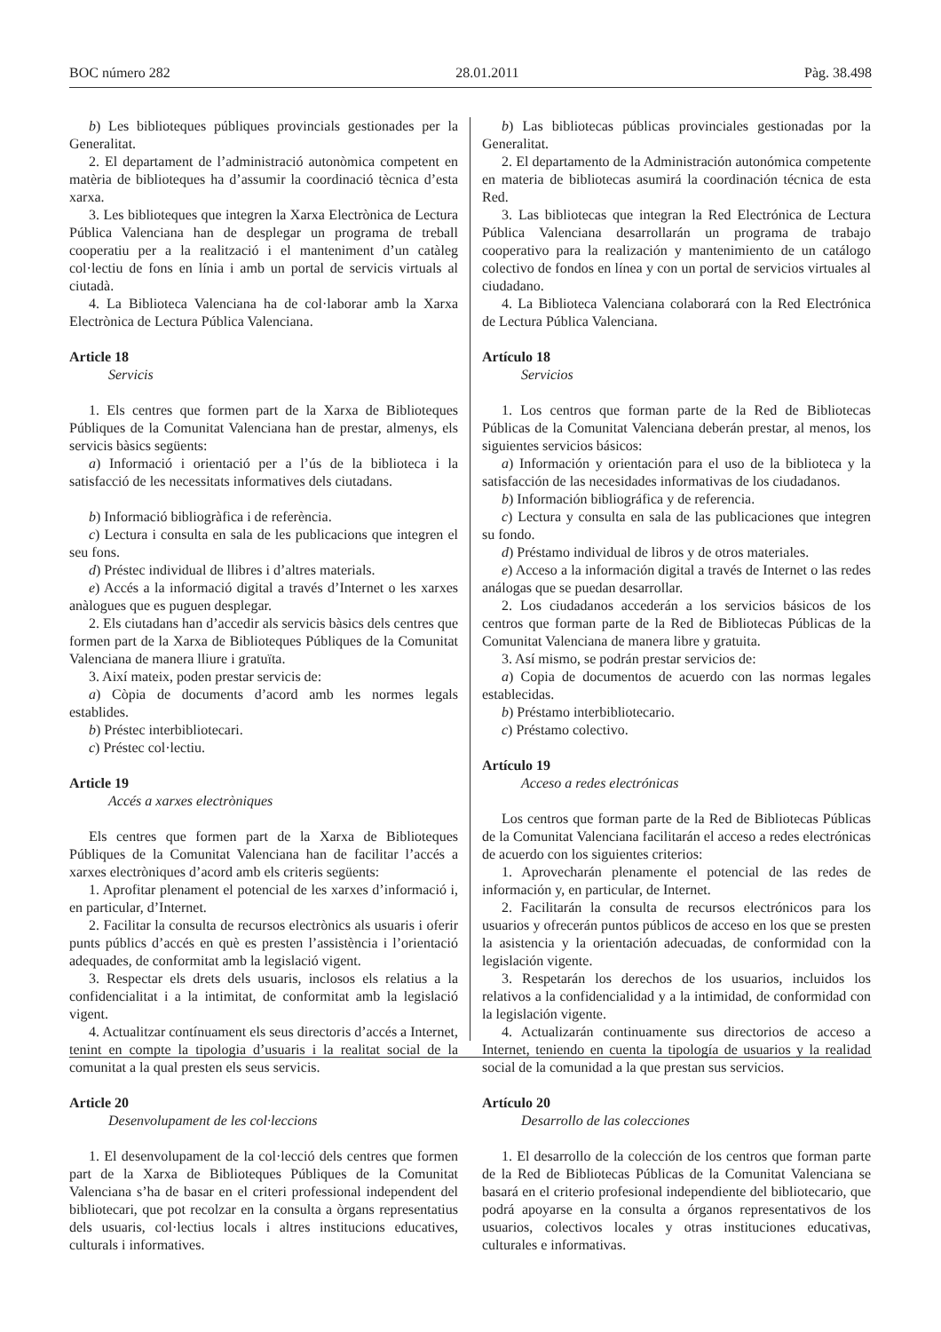BOC número 282 28.01.2011 Pàg. 38.498
b) Les biblioteques públiques provincials gestionades per la Generalitat.
2. El departament de l’administració autonòmica competent en matèria de biblioteques ha d’assumir la coordinació tècnica d’esta xarxa.
3. Les biblioteques que integren la Xarxa Electrònica de Lectura Pública Valenciana han de desplegar un programa de treball cooperatiu per a la realització i el manteniment d’un catàleg col·lectiu de fons en línia i amb un portal de servicis virtuals al ciutadà.
4. La Biblioteca Valenciana ha de col·laborar amb la Xarxa Electrònica de Lectura Pública Valenciana.
Article 18
Servicis
1. Els centres que formen part de la Xarxa de Biblioteques Públiques de la Comunitat Valenciana han de prestar, almenys, els servicis bàsics següents:
a) Informació i orientació per a l’ús de la biblioteca i la satisfacció de les necessitats informatives dels ciutadans.
b) Informació bibliogràfica i de referència.
c) Lectura i consulta en sala de les publicacions que integren el seu fons.
d) Préstec individual de llibres i d’altres materials.
e) Accés a la informació digital a través d’Internet o les xarxes anàlogues que es puguen desplegar.
2. Els ciutadans han d’accedir als servicis bàsics dels centres que formen part de la Xarxa de Biblioteques Públiques de la Comunitat Valenciana de manera lliure i gratuïta.
3. Així mateix, poden prestar servicis de:
a) Còpia de documents d’acord amb les normes legals establides.
b) Préstec interbibliotecari.
c) Préstec col·lectiu.
Article 19
Accés a xarxes electròniques
Els centres que formen part de la Xarxa de Biblioteques Públiques de la Comunitat Valenciana han de facilitar l’accés a xarxes electròniques d’acord amb els criteris següents:
1. Aprofitar plenament el potencial de les xarxes d’informació i, en particular, d’Internet.
2. Facilitar la consulta de recursos electrònics als usuaris i oferir punts públics d’accés en què es presten l’assistència i l’orientació adequades, de conformitat amb la legislació vigent.
3. Respectar els drets dels usuaris, inclosos els relatius a la confidencialitat i a la intimitat, de conformitat amb la legislació vigent.
4. Actualitzar contínuament els seus directoris d’accés a Internet, tenint en compte la tipologia d’usuaris i la realitat social de la comunitat a la qual presten els seus servicis.
Article 20
Desenvolupament de les col·leccions
1. El desenvolupament de la col·lecció dels centres que formen part de la Xarxa de Biblioteques Públiques de la Comunitat Valenciana s’ha de basar en el criteri professional independent del bibliotecari, que pot recolzar en la consulta a òrgans representatius dels usuaris, col·lectius locals i altres institucions educatives, culturals i informatives.
b) Las bibliotecas públicas provinciales gestionadas por la Generalitat.
2. El departamento de la Administración autonómica competente en materia de bibliotecas asumirá la coordinación técnica de esta Red.
3. Las bibliotecas que integran la Red Electrónica de Lectura Pública Valenciana desarrollarán un programa de trabajo cooperativo para la realización y mantenimiento de un catálogo colectivo de fondos en línea y con un portal de servicios virtuales al ciudadano.
4. La Biblioteca Valenciana colaborará con la Red Electrónica de Lectura Pública Valenciana.
Artículo 18
Servicios
1. Los centros que forman parte de la Red de Bibliotecas Públicas de la Comunitat Valenciana deberán prestar, al menos, los siguientes servicios básicos:
a) Información y orientación para el uso de la biblioteca y la satisfacción de las necesidades informativas de los ciudadanos.
b) Información bibliográfica y de referencia.
c) Lectura y consulta en sala de las publicaciones que integren su fondo.
d) Préstamo individual de libros y de otros materiales.
e) Acceso a la información digital a través de Internet o las redes análogas que se puedan desarrollar.
2. Los ciudadanos accederán a los servicios básicos de los centros que forman parte de la Red de Bibliotecas Públicas de la Comunitat Valenciana de manera libre y gratuita.
3. Así mismo, se podrán prestar servicios de:
a) Copia de documentos de acuerdo con las normas legales establecidas.
b) Préstamo interbibliotecario.
c) Préstamo colectivo.
Artículo 19
Acceso a redes electrónicas
Los centros que forman parte de la Red de Bibliotecas Públicas de la Comunitat Valenciana facilitarán el acceso a redes electrónicas de acuerdo con los siguientes criterios:
1. Aprovecharán plenamente el potencial de las redes de información y, en particular, de Internet.
2. Facilitarán la consulta de recursos electrónicos para los usuarios y ofrecerán puntos públicos de acceso en los que se presten la asistencia y la orientación adecuadas, de conformidad con la legislación vigente.
3. Respetarán los derechos de los usuarios, incluidos los relativos a la confidencialidad y a la intimidad, de conformidad con la legislación vigente.
4. Actualizarán continuamente sus directorios de acceso a Internet, teniendo en cuenta la tipología de usuarios y la realidad social de la comunidad a la que prestan sus servicios.
Artículo 20
Desarrollo de las colecciones
1. El desarrollo de la colección de los centros que forman parte de la Red de Bibliotecas Públicas de la Comunitat Valenciana se basará en el criterio profesional independiente del bibliotecario, que podrá apoyarse en la consulta a órganos representativos de los usuarios, colectivos locales y otras instituciones educativas, culturales e informativas.